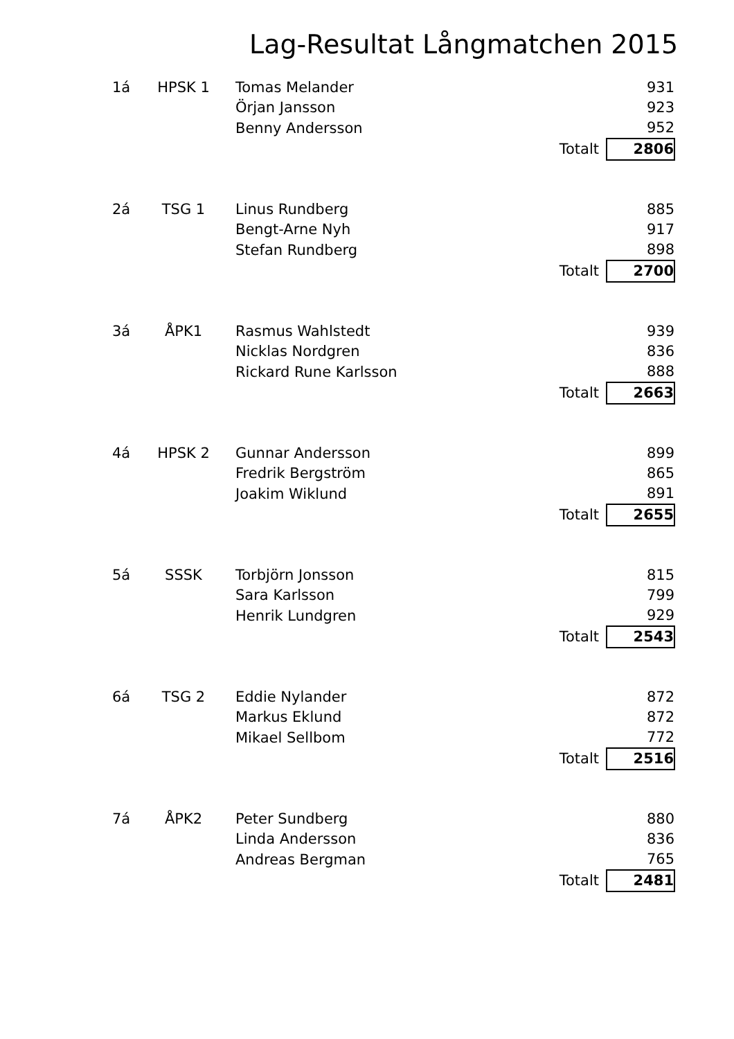Lag-Resultat Långmatchen 2015
| 1á | HPSK 1 | Tomas Melander | | 931 |
| | | Örjan Jansson | | 923 |
| | | Benny Andersson | | 952 |
| | | | Totalt | 2806 |
| 2á | TSG 1 | Linus Rundberg | | 885 |
| | | Bengt-Arne Nyh | | 917 |
| | | Stefan Rundberg | | 898 |
| | | | Totalt | 2700 |
| 3á | ÅPK1 | Rasmus Wahlstedt | | 939 |
| | | Nicklas Nordgren | | 836 |
| | | Rickard Rune Karlsson | | 888 |
| | | | Totalt | 2663 |
| 4á | HPSK 2 | Gunnar Andersson | | 899 |
| | | Fredrik Bergström | | 865 |
| | | Joakim Wiklund | | 891 |
| | | | Totalt | 2655 |
| 5á | SSSK | Torbjörn Jonsson | | 815 |
| | | Sara Karlsson | | 799 |
| | | Henrik Lundgren | | 929 |
| | | | Totalt | 2543 |
| 6á | TSG 2 | Eddie Nylander | | 872 |
| | | Markus Eklund | | 872 |
| | | Mikael Sellbom | | 772 |
| | | | Totalt | 2516 |
| 7á | ÅPK2 | Peter Sundberg | | 880 |
| | | Linda Andersson | | 836 |
| | | Andreas Bergman | | 765 |
| | | | Totalt | 2481 |